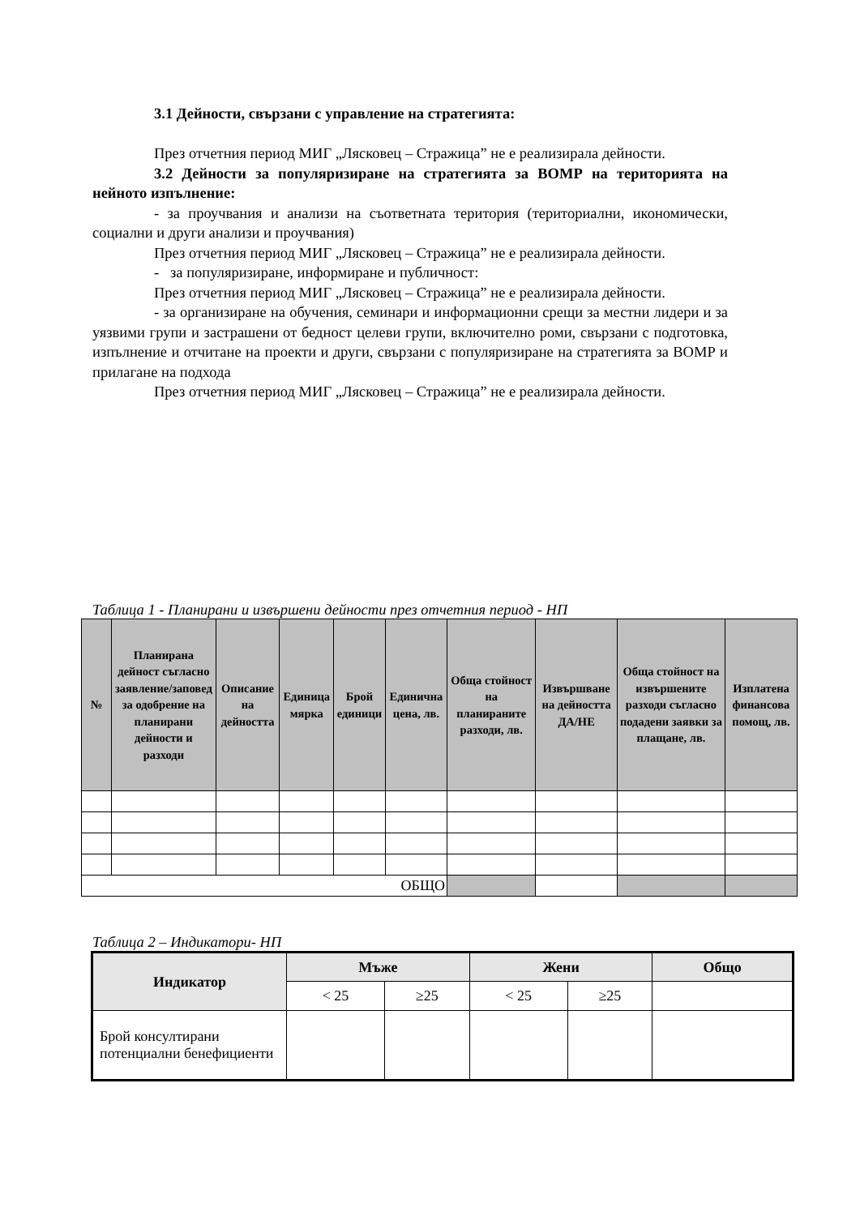3.1 Дейности, свързани с управление на стратегията:
През отчетния период МИГ „Лясковец – Стражица” не е реализирала дейности.
3.2 Дейности за популяризиране на стратегията за ВОМР на територията на нейното изпълнение:
- за проучвания и анализи на съответната територия (териториални, икономически, социални и други анализи и проучвания)
През отчетния период МИГ „Лясковец – Стражица” не е реализирала дейности.
- за популяризиране, информиране и публичност:
През отчетния период МИГ „Лясковец – Стражица” не е реализирала дейности.
- за организиране на обучения, семинари и информационни срещи за местни лидери и за уязвими групи и застрашени от бедност целеви групи, включително роми, свързани с подготовка, изпълнение и отчитане на проекти и други, свързани с популяризиране на стратегията за ВОМР и прилагане на подхода
През отчетния период МИГ „Лясковец – Стражица” не е реализирала дейности.
Таблица 1 - Планирани и извършени дейности през отчетния период - НП
| № | Планирана дейност съгласно заявление/заповед за одобрение на планирани дейности и разходи | Описание на дейността | Единица мярка | Брой единици | Единична цена, лв. | Обща стойност на планираните разходи, лв. | Извършване на дейността ДА/НЕ | Обща стойност на извършените разходи съгласно подадени заявки за плащане, лв. | Изплатена финансова помощ, лв. |
| --- | --- | --- | --- | --- | --- | --- | --- | --- | --- |
| ОБЩО | | | | | | | | | |
Таблица 2 – Индикатори- НП
| Индикатор | Мъже | | Жени | | Общо |
| --- | --- | --- | --- | --- | --- |
| | < 25 | ≥25 | < 25 | ≥25 | |
| Брой консултирани потенциални бенефициенти | | | | | |